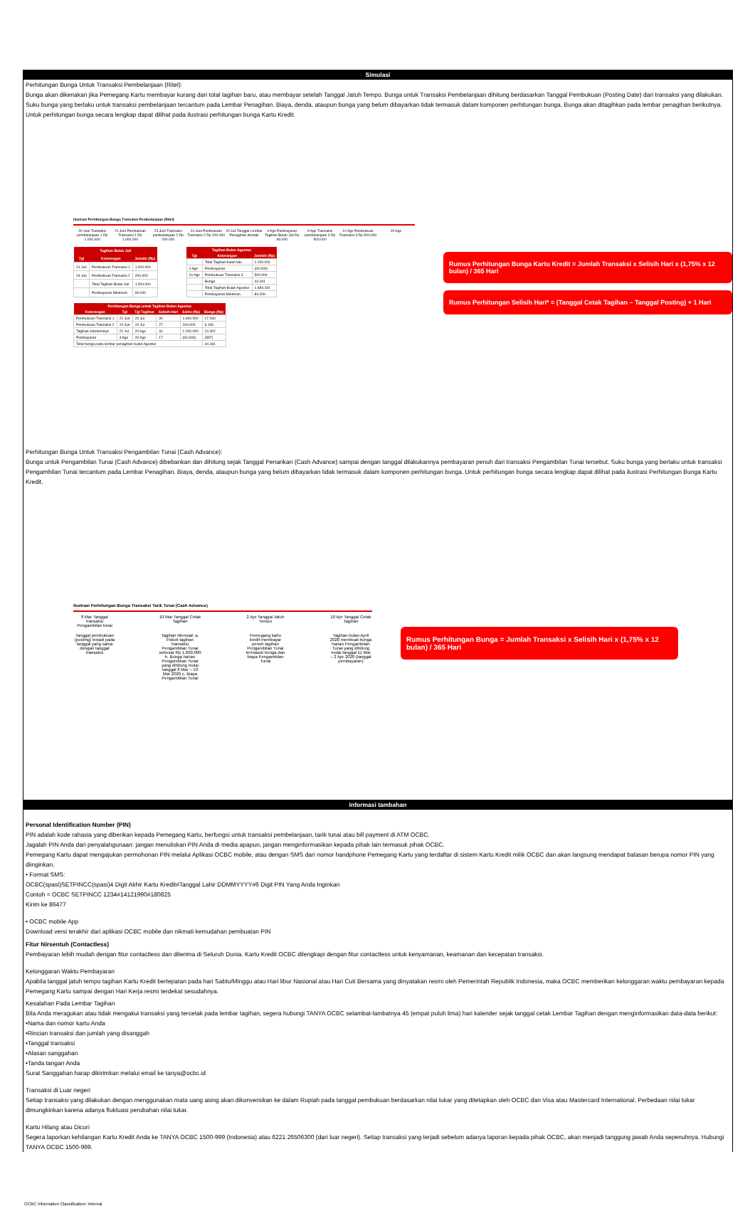Simulasi
Perhitungan Bunga Untuk Transaksi Pembelanjaan (Ritel):
Bunga akan dikenakan jika Pemegang Kartu membayar kurang dari total tagihan baru, atau membayar setelah Tanggal Jatuh Tempo. Bunga untuk Transaksi Pembelanjaan dihitung berdasarkan Tanggal Pembukuan (Posting Date) dari transaksi yang dilakukan. Suku bunga yang berlaku untuk transaksi pembelanjaan tercantum pada Lembar Penagihan. Biaya, denda, ataupun bunga yang belum dibayarkan tidak termasuk dalam komponen perhitungan bunga. Bunga akan ditagihkan pada lembar penagihan berikutnya. Untuk perhitungan bunga secara lengkap dapat dilihat pada ilustrasi perhitungan bunga Kartu Kredit.
Ilustrasi Perhitungan Bunga Transaksi Pembelanjaan (Ritel)
20 Juni Transaksi pembelanjaan 1 Rp 1.000.000
21 Juni Pembukuan Transaksi 1 Rp 1.000.000
23 Juni Transaksi pembelanjaan 2 Rp 200.000
24 Juni Pembukuan Transaksi 2 Rp 200.000
20 Juli Tanggal Lembar Penagihan dicetak
4 Ags Pembayaran Tagihan Bulan Juli Rp 60.000
9 Ags Transaksi pembelanjaan 3 Rp 500.000
10 Ags Pembukuan Transaksi 3 Rp 500.000
20 Ags
| Tagihan Bulan Juli | | |
| --- | --- | --- |
| Tgl | Keterangan | Jumlah (Rp) |
| 21 Jun | Pembukuan Transaksi 1 | 1.000.000 |
| 24 Jun | Pembukuan Transaksi 2 | 200.000 |
| | Total Tagihan Bulan Juli | 1.200.000 |
| | Pembayaran Minimum | 60.000 |
| Tagihan Bulan Agustus | | |
| --- | --- | --- |
| Tgl | Keterangan | Jumlah (Rp) |
| | Total Tagihan bulan lalu | 1.200.000 |
| 4 Ags | Pembayaran | (60.000) |
| 10 Ags | Pembukuan Transaksi 3 | 500.000 |
| | Bunga | 44.181 |
| | Total Tagihan Bulan Agustus | 1.684.181 |
| | Pembayaran Minimum | 84.209 |
| Perhitungan Bunga untuk Tagihan Bulan Agustus | | | | | |
| --- | --- | --- | --- | --- | --- |
| Keterangan | Tgl | Tgl Tagihan | Selisih Hari | Saldo (Rp) | Bunga (Rp) |
| Pembukuan Transaksi 1 | 21 Jun | 20 Jul | 30 | 1.000.000 | 17.260 |
| Pembukuan Transaksi 2 | 24 Jun | 20 Jul | 27 | 200.000 | 3.106 |
| Tagihan sebelumnya | 21 Jul | 20 Ags | 31 | 1.200.000 | 24.402 |
| Pembayaran | 4 Ags | 20 Ags | 17 | (60.000) | (587) |
| Total bunga pada lembar penagihan bulan Agustus | | | | | 44.181 |
Rumus Perhitungan Bunga Kartu Kredit = Jumlah Transaksi x Selisih Hari x (1,75% x 12 bulan) / 365 Hari
Rumus Perhitungan Selisih Hari* = (Tanggal Cetak Tagihan – Tanggal Posting) + 1 Hari
Perhitungan Bunga Untuk Transaksi Pengambilan Tunai (Cash Advance):
Bunga untuk Pengambilan Tunai (Cash Advance) dibebankan dan dihitung sejak Tanggal Penarikan (Cash Advance) sampai dengan tanggal dilakukannya pembayaran penuh dari transaksi Pengambilan Tunai tersebut. Suku bunga yang berlaku untuk transaksi Pengambilan Tunai tercantum pada Lembar Penagihan. Biaya, denda, ataupun bunga yang belum dibayarkan tidak termasuk dalam komponen perhitungan bunga. Untuk perhitungan bunga secara lengkap dapat dilihat pada ilustrasi Perhitungan Bunga Kartu Kredit.
Ilustrasi Perhitungan Bunga Transaksi Tarik Tunai (Cash Advance)
8 Mar Tanggal transaksi Pengambilan tunai
10 Mar Tanggal Cetak Tagihan
2 Apr Tanggal Jatuh Tempo
10 Apr Tanggal Cetak Tagihan
Tanggal pembukuan (posting) terjadi pada tanggal yang sama dengan tanggal transaksi
Tagihan Memuat: a. Pokok tagihan transaksi Pengambilan Tunai sebesar Rp 1.000.000 b. Bunga harian Pengambilan Tunai yang dihitung mulai tanggal 8 Mar – 10 Mar 2020 c. Biaya Pengambilan Tunai
Pemegang kartu kredit membayar penuh tagihan Pengambilan Tunai termasuk bunga dan biaya Pengambilan Tunai
Tagihan bulan April 2020 membuat bunga harian Pengambilan Tunai yang dihitung mulai tanggal 11 Mar – 2 Apr 2020 (tanggal pembayaran)
Rumus Perhitungan Bunga = Jumlah Transaksi x Selisih Hari x (1,75% x 12 bulan) / 365 Hari
Informasi tambahan
Personal Identification Number (PIN)
PIN adalah kode rahasia yang diberikan kepada Pemegang Kartu, berfungsi untuk transaksi pembelanjaan, tarik tunai atau bill payment di ATM OCBC.
Jagalah PIN Anda dari penyalahgunaan: jangan menuliskan PIN Anda di media apapun, jangan menginformasikan kepada pihak lain termasuk pihak OCBC.
Pemegang Kartu dapat mengajukan permohonan PIN melalui Aplikasi OCBC mobile, atau dengan SMS dari nomor handphone Pemegang Kartu yang terdaftar di sistem Kartu Kredit milik OCBC dan akan langsung mendapat balasan berupa nomor PIN yang diinginkan.
• Format SMS:
OCBC(spasi)SETPINCC(spasi)4 Digit Akhir Kartu Kredit#Tanggal Lahir DDMMYYYY#6 Digit PIN Yang Anda Inginkan
Contoh = OCBC SETPINCC 1234#14121990#180825
Kirim ke 86477
• OCBC mobile App
Download versi terakhir dari aplikasi OCBC mobile dan nikmati kemudahan pembuatan PIN
Fitur Nirsentuh (Contactless)
Pembayaran lebih mudah dengan fitur contactless dan diterima di Seluruh Dunia. Kartu Kredit OCBC dilengkapi dengan fitur contactless untuk kenyamanan, keamanan dan kecepatan transaksi.
Kelonggaran Waktu Pembayaran
Apabila tanggal jatuh tempo tagihan Kartu Kredit bertepatan pada hari Sabtu/Minggu atau Hari libur Nasional atau Hari Cuti Bersama yang dinyatakan resmi oleh Pemerintah Republik Indonesia, maka OCBC memberikan kelonggaran waktu pembayaran kepada Pemegang Kartu sampai dengan Hari Kerja resmi terdekat sesudahnya.
Kesalahan Pada Lembar Tagihan
Bila Anda meragukan atau tidak mengakui transaksi yang tercetak pada lembar tagihan, segera hubungi TANYA OCBC selambat-lambatnya 45 (empat puluh lima) hari kalender sejak tanggal cetak Lembar Tagihan dengan menginformasikan data-data berikut:
•Nama dan nomor kartu Anda
•Rincian transaksi dan jumlah yang disanggah
•Tanggal transaksi
•Alasan sanggahan
•Tanda tangan Anda
Surat Sanggahan harap dikirimkan melalui email ke tanya@ocbc.id
Transaksi di Luar negeri
Setiap transaksi yang dilakukan dengan menggunakan mata uang asing akan dikonversikan ke dalam Rupiah pada tanggal pembukuan berdasarkan nilai tukar yang ditetapkan oleh OCBC dan Visa atau Mastercard International. Perbedaan nilai tukar dimungkinkan karena adanya fluktuasi perubahan nilai tukar.
Kartu Hilang atau Dicuri
Segera laporkan kehilangan Kartu Kredit Anda ke TANYA OCBC 1500-999 (Indonesia) atau 6221 26506300 (dari luar negeri). Setiap transaksi yang terjadi sebelum adanya laporan kepada pihak OCBC, akan menjadi tanggung jawab Anda sepenuhnya. Hubungi TANYA OCBC 1500-999.
OCBC Information Classification: Internal